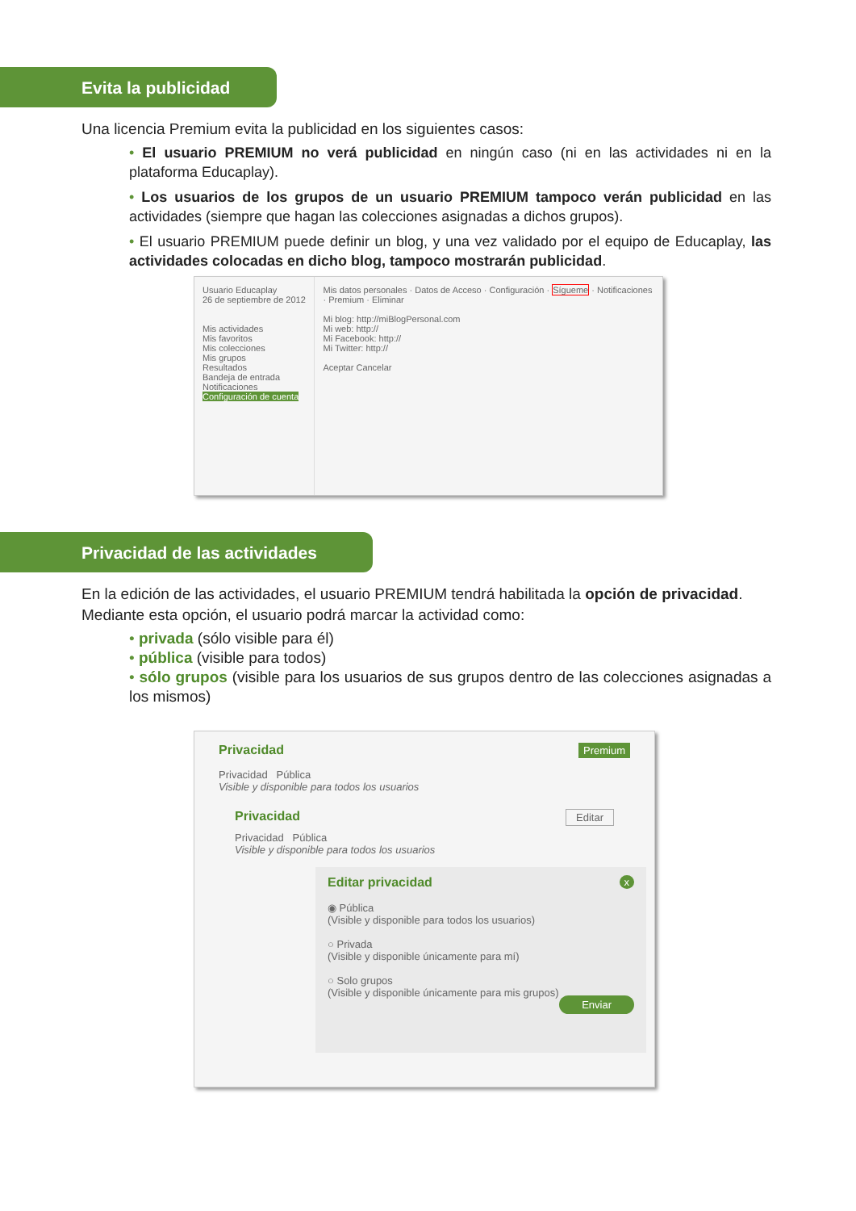Evita la publicidad
Una licencia Premium evita la publicidad en los siguientes casos:
• El usuario PREMIUM no verá publicidad en ningún caso (ni en las actividades ni en la plataforma Educaplay).
• Los usuarios de los grupos de un usuario PREMIUM tampoco verán publicidad en las actividades (siempre que hagan las colecciones asignadas a dichos grupos).
• El usuario PREMIUM puede definir un blog, y una vez validado por el equipo de Educaplay, las actividades colocadas en dicho blog, tampoco mostrarán publicidad.
Usuario Educaplay
26 de septiembre de 2012
Mis actividades
Mis favoritos
Mis colecciones
Mis grupos
Resultados
Bandeja de entrada
Notificaciones
Configuración de cuenta
Mis datos personales · Datos de Acceso · Configuración · Sígueme · Notificaciones · Premium · Eliminar
Mi blog: http://miBlogPersonal.com
Mi web: http://
Mi Facebook: http://
Mi Twitter: http://
Aceptar Cancelar
Privacidad de las actividades
En la edición de las actividades, el usuario PREMIUM tendrá habilitada la opción de privacidad. Mediante esta opción, el usuario podrá marcar la actividad como:
• privada (sólo visible para él)
• pública (visible para todos)
• sólo grupos (visible para los usuarios de sus grupos dentro de las colecciones asignadas a los mismos)
Privacidad Premium
Privacidad Pública
Visible y disponible para todos los usuarios
Privacidad Editar
Privacidad Pública
Visible y disponible para todos los usuarios
Editar privacidad x
◉ Pública
(Visible y disponible para todos los usuarios)
○ Privada
(Visible y disponible únicamente para mí)
○ Solo grupos
(Visible y disponible únicamente para mis grupos)
Enviar